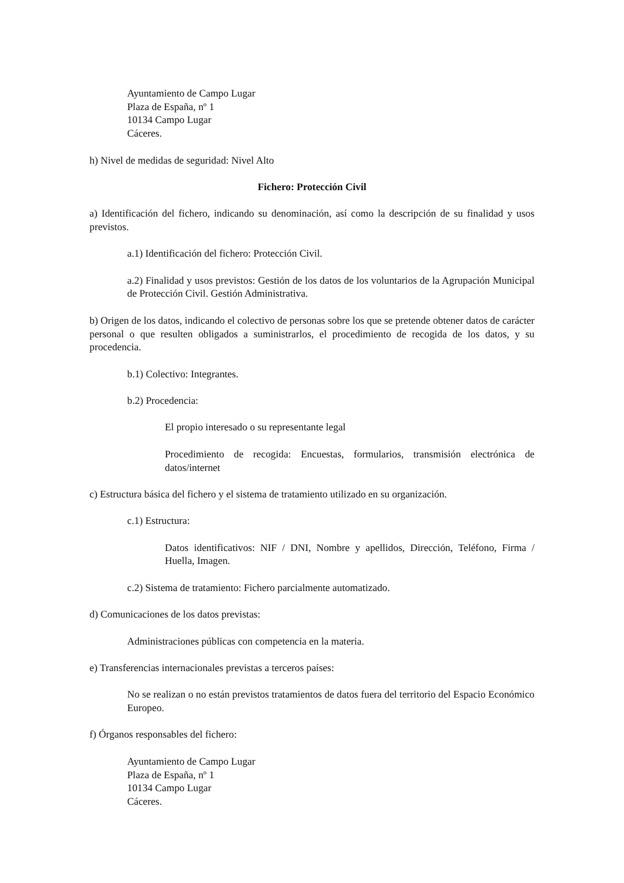Ayuntamiento de Campo Lugar
Plaza de España, nº 1
10134 Campo Lugar
Cáceres.
h) Nivel de medidas de seguridad: Nivel Alto
Fichero: Protección Civil
a) Identificación del fichero, indicando su denominación, así como la descripción de su finalidad y usos previstos.
a.1) Identificación del fichero: Protección Civil.
a.2) Finalidad y usos previstos: Gestión de los datos de los voluntarios de la Agrupación Municipal de Protección Civil. Gestión Administrativa.
b) Origen de los datos, indicando el colectivo de personas sobre los que se pretende obtener datos de carácter personal o que resulten obligados a suministrarlos, el procedimiento de recogida de los datos, y su procedencia.
b.1) Colectivo: Integrantes.
b.2) Procedencia:
El propio interesado o su representante legal
Procedimiento de recogida: Encuestas, formularios, transmisión electrónica de datos/internet
c) Estructura básica del fichero y el sistema de tratamiento utilizado en su organización.
c.1) Estructura:
Datos identificativos: NIF / DNI, Nombre y apellidos, Dirección, Teléfono, Firma / Huella, Imagen.
c.2) Sistema de tratamiento: Fichero parcialmente automatizado.
d) Comunicaciones de los datos previstas:
Administraciones públicas con competencia en la materia.
e) Transferencias internacionales previstas a terceros países:
No se realizan o no están previstos tratamientos de datos fuera del territorio del Espacio Económico Europeo.
f) Órganos responsables del fichero:
Ayuntamiento de Campo Lugar
Plaza de España, nº 1
10134 Campo Lugar
Cáceres.